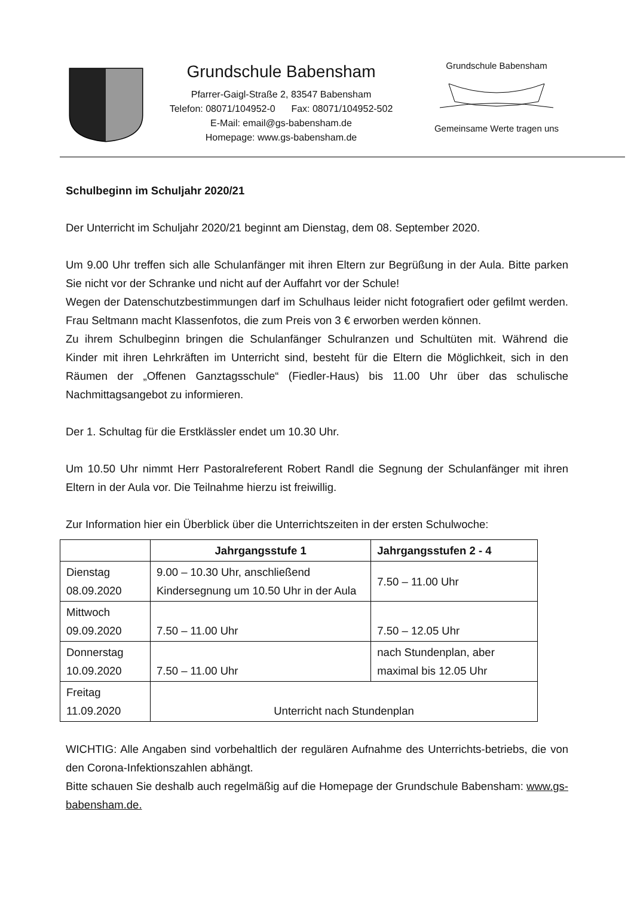Grundschule Babensham
Pfarrer-Gaigl-Straße 2, 83547 Babensham
Telefon: 08071/104952-0 Fax: 08071/104952-502
E-Mail: email@gs-babensham.de
Homepage: www.gs-babensham.de
Grundschule Babensham
Gemeinsame Werte tragen uns
Schulbeginn im Schuljahr 2020/21
Der Unterricht im Schuljahr 2020/21 beginnt am Dienstag, dem 08. September 2020.
Um 9.00 Uhr treffen sich alle Schulanfänger mit ihren Eltern zur Begrüßung in der Aula. Bitte parken Sie nicht vor der Schranke und nicht auf der Auffahrt vor der Schule!
Wegen der Datenschutzbestimmungen darf im Schulhaus leider nicht fotografiert oder gefilmt werden. Frau Seltmann macht Klassenfotos, die zum Preis von 3 € erworben werden können.
Zu ihrem Schulbeginn bringen die Schulanfänger Schulranzen und Schultüten mit. Während die Kinder mit ihren Lehrkräften im Unterricht sind, besteht für die Eltern die Möglichkeit, sich in den Räumen der „Offenen Ganztagsschule“ (Fiedler-Haus) bis 11.00 Uhr über das schulische Nachmittagsangebot zu informieren.
Der 1. Schultag für die Erstklässler endet um 10.30 Uhr.
Um 10.50 Uhr nimmt Herr Pastoralreferent Robert Randl die Segnung der Schulanfänger mit ihren Eltern in der Aula vor. Die Teilnahme hierzu ist freiwillig.
Zur Information hier ein Überblick über die Unterrichtszeiten in der ersten Schulwoche:
| | Jahrgangsstufe 1 | Jahrgangsstufen 2 - 4 |
| --- | --- | --- |
| Dienstag 08.09.2020 | 9.00 – 10.30 Uhr, anschließend Kindersegnung um 10.50 Uhr in der Aula | 7.50 – 11.00 Uhr |
| Mittwoch 09.09.2020 | 7.50 – 11.00 Uhr | 7.50 – 12.05 Uhr |
| Donnerstag 10.09.2020 | 7.50 – 11.00 Uhr | nach Stundenplan, aber maximal bis 12.05 Uhr |
| Freitag 11.09.2020 | Unterricht nach Stundenplan | |
WICHTIG: Alle Angaben sind vorbehaltlich der regulären Aufnahme des Unterrichts-betriebs, die von den Corona-Infektionszahlen abhängt.
Bitte schauen Sie deshalb auch regelmäßig auf die Homepage der Grundschule Babensham: www.gs-babensham.de.